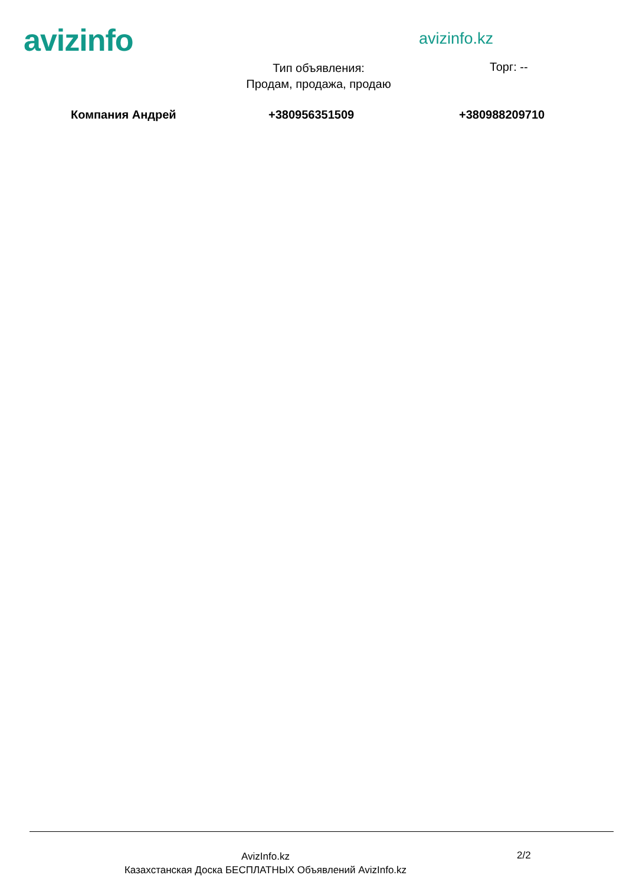avizinfo avizinfo.kz
Тип объявления:
Продам, продажа, продаю
Торг: --
Компания Андрей +380956351509 +380988209710
AvizInfo.kz
Казахстанская Доска БЕСПЛАТНЫХ Объявлений AvizInfo.kz
2/2